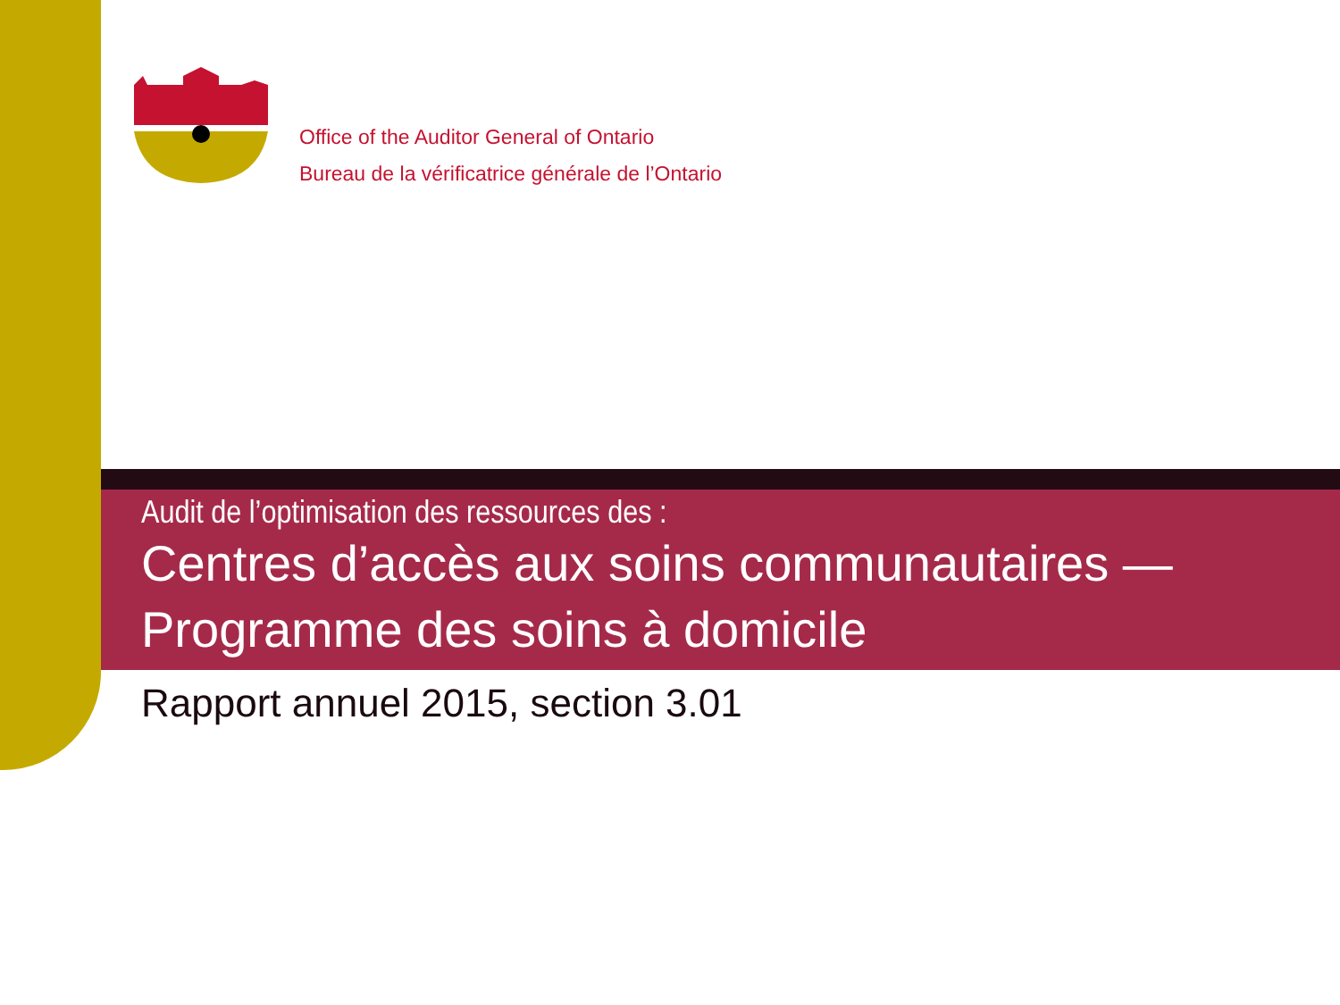Office of the Auditor General of Ontario
Bureau de la vérificatrice générale de l’Ontario
Audit de l’optimisation des ressources des :
Centres d’accès aux soins communautaires —
Programme des soins à domicile
Rapport annuel 2015, section 3.01